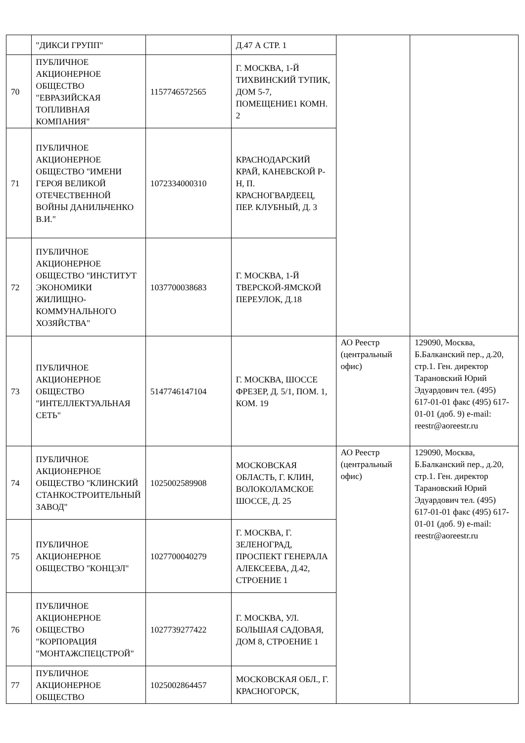| | "ДИКСИ ГРУПП" | | Д.47 А СТР. 1 | | |
| 70 | ПУБЛИЧНОЕ АКЦИОНЕРНОЕ ОБЩЕСТВО "ЕВРАЗИЙСКАЯ ТОПЛИВНАЯ КОМПАНИЯ" | 1157746572565 | Г. МОСКВА, 1-Й ТИХВИНСКИЙ ТУПИК, ДОМ 5-7, ПОМЕЩЕНИЕ1 КОМН. 2 | | |
| 71 | ПУБЛИЧНОЕ АКЦИОНЕРНОЕ ОБЩЕСТВО "ИМЕНИ ГЕРОЯ ВЕЛИКОЙ ОТЕЧЕСТВЕННОЙ ВОЙНЫ ДАНИЛЬЧЕНКО В.И." | 1072334000310 | КРАСНОДАРСКИЙ КРАЙ, КАНЕВСКОЙ Р-Н, П. КРАСНОГВАРДЕЕЦ, ПЕР. КЛУБНЫЙ, Д. 3 | | |
| 72 | ПУБЛИЧНОЕ АКЦИОНЕРНОЕ ОБЩЕСТВО "ИНСТИТУТ ЭКОНОМИКИ ЖИЛИЩНО-КОММУНАЛЬНОГО ХОЗЯЙСТВА" | 1037700038683 | Г. МОСКВА, 1-Й ТВЕРСКОЙ-ЯМСКОЙ ПЕРЕУЛОК, Д.18 | | |
| 73 | ПУБЛИЧНОЕ АКЦИОНЕРНОЕ ОБЩЕСТВО "ИНТЕЛЛЕКТУАЛЬНАЯ СЕТЬ" | 5147746147104 | Г. МОСКВА, ШОССЕ ФРЕЗЕР, Д. 5/1, ПОМ. 1, КОМ. 19 | АО Реестр (центральный офис) | 129090, Москва, Б.Балканский пер., д.20, стр.1. Ген. директор Тарановский Юрий Эдуардович тел. (495) 617-01-01 факс (495) 617-01-01 (доб. 9) e-mail: reestr@aoreestr.ru |
| 74 | ПУБЛИЧНОЕ АКЦИОНЕРНОЕ ОБЩЕСТВО "КЛИНСКИЙ СТАНКОСТРОИТЕЛЬНЫЙ ЗАВОД" | 1025002589908 | МОСКОВСКАЯ ОБЛАСТЬ, Г. КЛИН, ВОЛОКОЛАМСКОЕ ШОССЕ, Д. 25 | АО Реестр (центральный офис) | 129090, Москва, Б.Балканский пер., д.20, стр.1. Ген. директор Тарановский Юрий Эдуардович тел. (495) 617-01-01 факс (495) 617-01-01 (доб. 9) e-mail: reestr@aoreestr.ru |
| 75 | ПУБЛИЧНОЕ АКЦИОНЕРНОЕ ОБЩЕСТВО "КОНЦЭЛ" | 1027700040279 | Г. МОСКВА, Г. ЗЕЛЕНОГРАД, ПРОСПЕКТ ГЕНЕРАЛА АЛЕКСЕЕВА, Д.42, СТРОЕНИЕ 1 | | |
| 76 | ПУБЛИЧНОЕ АКЦИОНЕРНОЕ ОБЩЕСТВО "КОРПОРАЦИЯ "МОНТАЖСПЕЦСТРОЙ" | 1027739277422 | Г. МОСКВА, УЛ. БОЛЬШАЯ САДОВАЯ, ДОМ 8, СТРОЕНИЕ 1 | | |
| 77 | ПУБЛИЧНОЕ АКЦИОНЕРНОЕ ОБЩЕСТВО | 1025002864457 | МОСКОВСКАЯ ОБЛ., Г. КРАСНОГОРСК, | | |